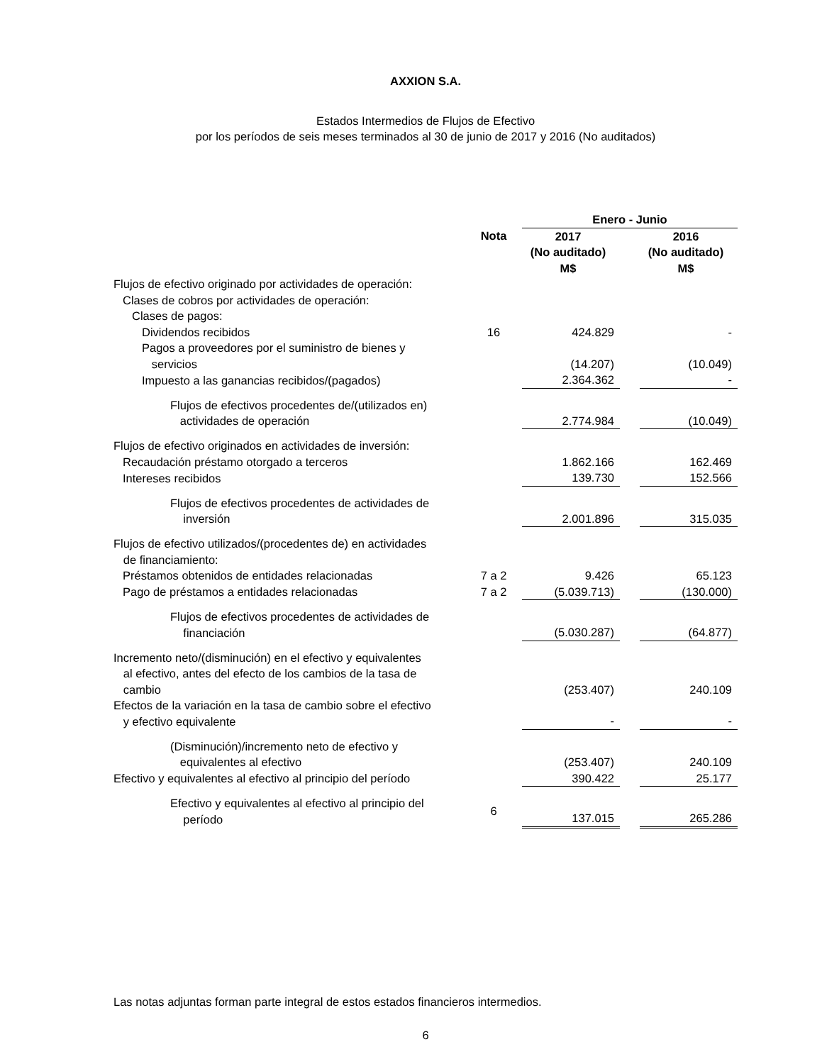AXXION S.A.
Estados Intermedios de Flujos de Efectivo
por los períodos de seis meses terminados al 30 de junio de 2017 y 2016 (No auditados)
| | | Enero - Junio | | |
| --- | --- | --- | --- | --- |
| | Nota | 2017 (No auditado) M$ | | 2016 (No auditado) M$ |
| Flujos de efectivo originado por actividades de operación: | | | | |
| Clases de cobros por actividades de operación: | | | | |
| Clases de pagos: | | | | |
| Dividendos recibidos | 16 | 424.829 | | - |
| Pagos a proveedores por el suministro de bienes y servicios | | (14.207) | | (10.049) |
| Impuesto a las ganancias recibidos/(pagados) | | 2.364.362 | | - |
| Flujos de efectivos procedentes de/(utilizados en) actividades de operación | | 2.774.984 | | (10.049) |
| Flujos de efectivo originados en actividades de inversión: | | | | |
| Recaudación préstamo otorgado a terceros | | 1.862.166 | | 162.469 |
| Intereses recibidos | | 139.730 | | 152.566 |
| Flujos de efectivos procedentes de actividades de inversión | | 2.001.896 | | 315.035 |
| Flujos de efectivo utilizados/(procedentes de) en actividades de financiamiento: | | | | |
| Préstamos obtenidos de entidades relacionadas | 7 a 2 | 9.426 | | 65.123 |
| Pago de préstamos a entidades relacionadas | 7 a 2 | (5.039.713) | | (130.000) |
| Flujos de efectivos procedentes de actividades de financiación | | (5.030.287) | | (64.877) |
| Incremento neto/(disminución) en el efectivo y equivalentes al efectivo, antes del efecto de los cambios de la tasa de cambio | | (253.407) | | 240.109 |
| Efectos de la variación en la tasa de cambio sobre el efectivo y efectivo equivalente | | - | | - |
| (Disminución)/incremento neto de efectivo y equivalentes al efectivo | | (253.407) | | 240.109 |
| Efectivo y equivalentes al efectivo al principio del período | | 390.422 | | 25.177 |
| Efectivo y equivalentes al efectivo al principio del período | 6 | 137.015 | | 265.286 |
Las notas adjuntas forman parte integral de estos estados financieros intermedios.
6